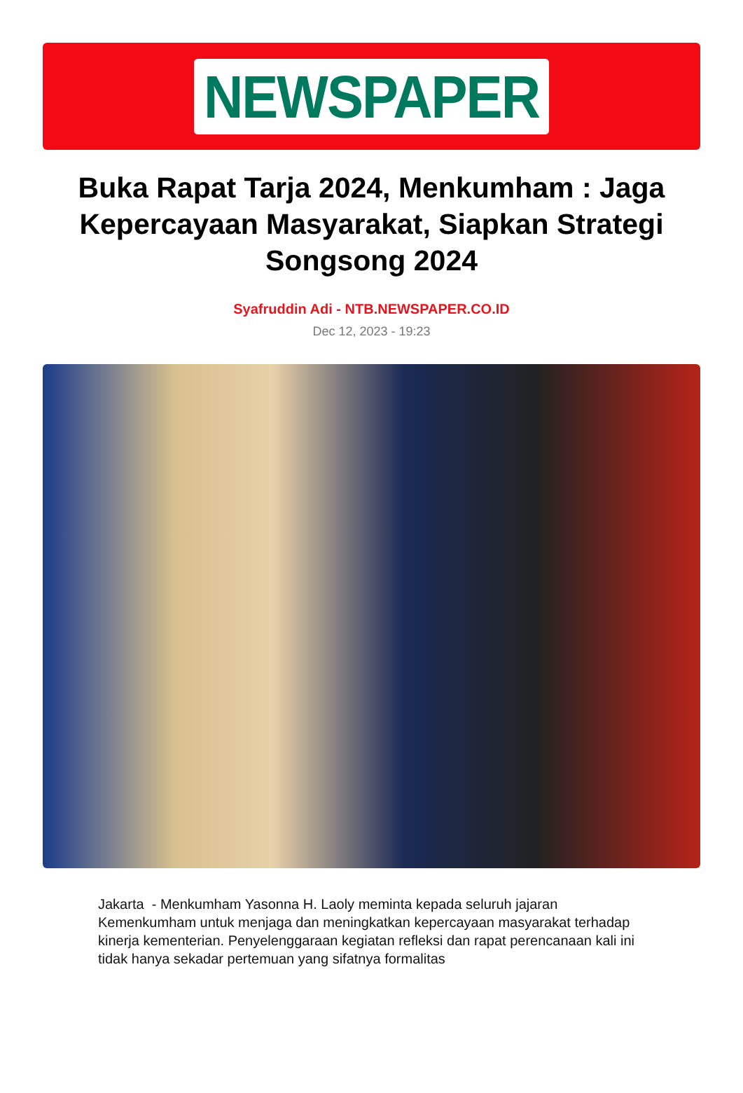NEWSPAPER
Buka Rapat Tarja 2024, Menkumham : Jaga Kepercayaan Masyarakat, Siapkan Strategi Songsong 2024
Syafruddin Adi - NTB.NEWSPAPER.CO.ID
Dec 12, 2023 - 19:23
Jakarta - Menkumham Yasonna H. Laoly meminta kepada seluruh jajaran Kemenkumham untuk menjaga dan meningkatkan kepercayaan masyarakat terhadap kinerja kementerian. Penyelenggaraan kegiatan refleksi dan rapat perencanaan kali ini tidak hanya sekadar pertemuan yang sifatnya formalitas